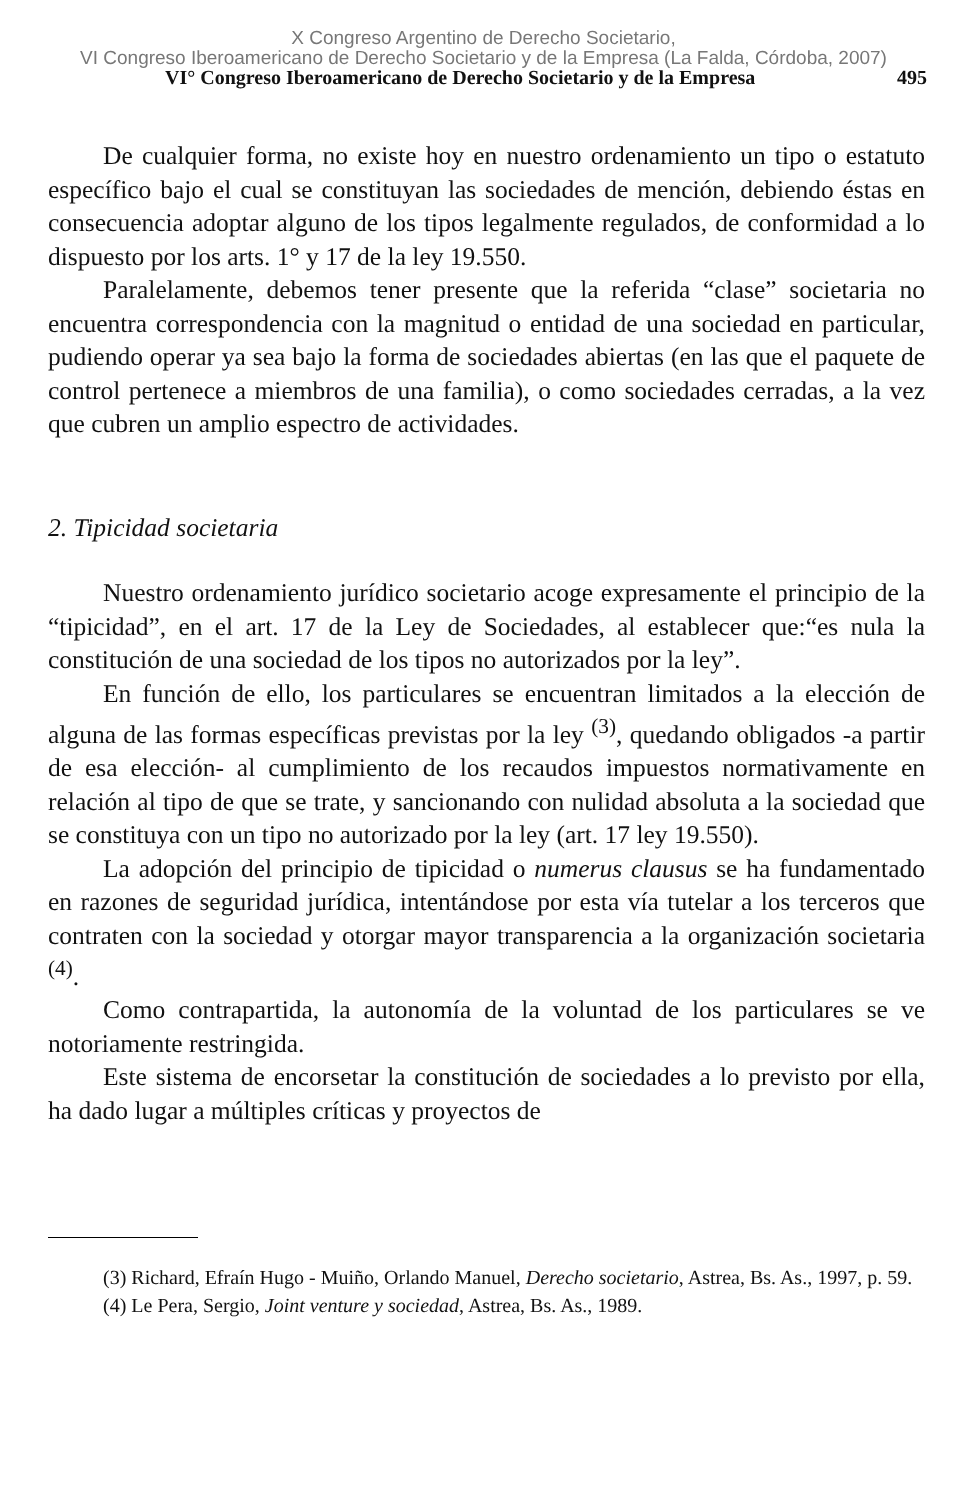X Congreso Argentino de Derecho Societario,
VI Congreso Iberoamericano de Derecho Societario y de la Empresa (La Falda, Córdoba, 2007)
VI° Congreso Iberoamericano de Derecho Societario y de la Empresa 495
De cualquier forma, no existe hoy en nuestro ordenamiento un tipo o estatuto específico bajo el cual se constituyan las sociedades de mención, debiendo éstas en consecuencia adoptar alguno de los tipos legalmente regulados, de conformidad a lo dispuesto por los arts. 1° y 17 de la ley 19.550.
Paralelamente, debemos tener presente que la referida “clase” societaria no encuentra correspondencia con la magnitud o entidad de una sociedad en particular, pudiendo operar ya sea bajo la forma de sociedades abiertas (en las que el paquete de control pertenece a miembros de una familia), o como sociedades cerradas, a la vez que cubren un amplio espectro de actividades.
2. Tipicidad societaria
Nuestro ordenamiento jurídico societario acoge expresamente el principio de la “tipicidad”, en el art. 17 de la Ley de Sociedades, al establecer que:“es nula la constitución de una sociedad de los tipos no autorizados por la ley”.
En función de ello, los particulares se encuentran limitados a la elección de alguna de las formas específicas previstas por la ley <sup>(3)</sup>, quedando obligados -a partir de esa elección- al cumplimiento de los recaudos impuestos normativamente en relación al tipo de que se trate, y sancionando con nulidad absoluta a la sociedad que se constituya con un tipo no autorizado por la ley (art. 17 ley 19.550).
La adopción del principio de tipicidad o numerus clausus se ha fundamentado en razones de seguridad jurídica, intentándose por esta vía tutelar a los terceros que contraten con la sociedad y otorgar mayor transparencia a la organización societaria <sup>(4)</sup>.
Como contrapartida, la autonomía de la voluntad de los particulares se ve notoriamente restringida.
Este sistema de encorsetar la constitución de sociedades a lo previsto por ella, ha dado lugar a múltiples críticas y proyectos de
(3) Richard, Efraín Hugo - Muiño, Orlando Manuel, Derecho societario, Astrea, Bs. As., 1997, p. 59.
(4) Le Pera, Sergio, Joint venture y sociedad, Astrea, Bs. As., 1989.